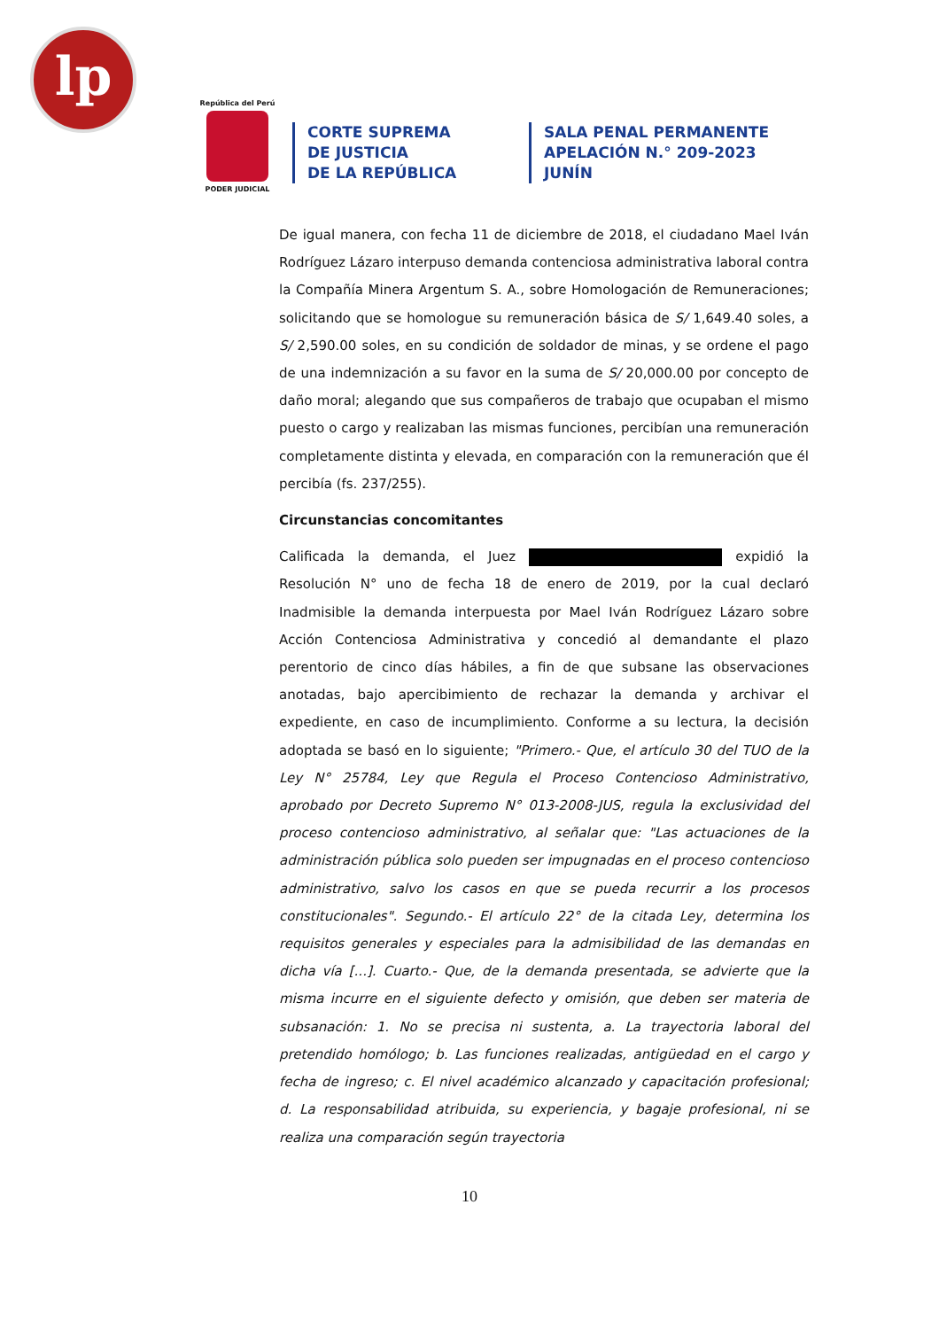lp
República del Perú
PODER JUDICIAL
CORTE SUPREMA
DE JUSTICIA
DE LA REPÚBLICA
SALA PENAL PERMANENTE
APELACIÓN N.° 209-2023
JUNÍN
De igual manera, con fecha 11 de diciembre de 2018, el ciudadano Mael Iván Rodríguez Lázaro interpuso demanda contenciosa administrativa laboral contra la Compañía Minera Argentum S. A., sobre Homologación de Remuneraciones; solicitando que se homologue su remuneración básica de S/ 1,649.40 soles, a S/ 2,590.00 soles, en su condición de soldador de minas, y se ordene el pago de una indemnización a su favor en la suma de S/ 20,000.00 por concepto de daño moral; alegando que sus compañeros de trabajo que ocupaban el mismo puesto o cargo y realizaban las mismas funciones, percibían una remuneración completamente distinta y elevada, en comparación con la remuneración que él percibía (fs. 237/255).
Circunstancias concomitantes
Calificada la demanda, el Juez expidió la Resolución N° uno de fecha 18 de enero de 2019, por la cual declaró Inadmisible la demanda interpuesta por Mael Iván Rodríguez Lázaro sobre Acción Contenciosa Administrativa y concedió al demandante el plazo perentorio de cinco días hábiles, a fin de que subsane las observaciones anotadas, bajo apercibimiento de rechazar la demanda y archivar el expediente, en caso de incumplimiento. Conforme a su lectura, la decisión adoptada se basó en lo siguiente; "Primero.- Que, el artículo 30 del TUO de la Ley N° 25784, Ley que Regula el Proceso Contencioso Administrativo, aprobado por Decreto Supremo N° 013-2008-JUS, regula la exclusividad del proceso contencioso administrativo, al señalar que: "Las actuaciones de la administración pública solo pueden ser impugnadas en el proceso contencioso administrativo, salvo los casos en que se pueda recurrir a los procesos constitucionales". Segundo.- El artículo 22° de la citada Ley, determina los requisitos generales y especiales para la admisibilidad de las demandas en dicha vía [...]. Cuarto.- Que, de la demanda presentada, se advierte que la misma incurre en el siguiente defecto y omisión, que deben ser materia de subsanación: 1. No se precisa ni sustenta, a. La trayectoria laboral del pretendido homólogo; b. Las funciones realizadas, antigüedad en el cargo y fecha de ingreso; c. El nivel académico alcanzado y capacitación profesional; d. La responsabilidad atribuida, su experiencia, y bagaje profesional, ni se realiza una comparación según trayectoria
10